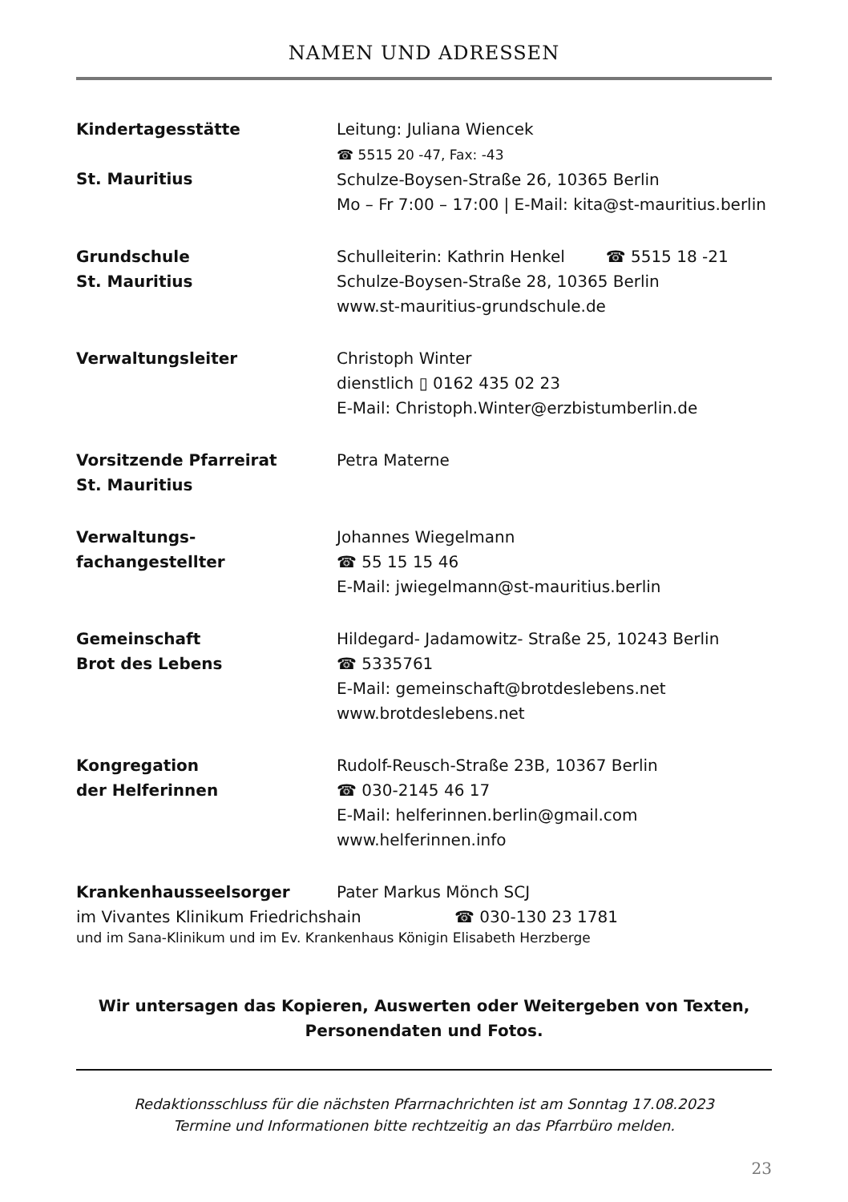NAMEN UND ADRESSEN
| Kindertagesstätte St. Mauritius | Leitung: Juliana Wiencek ☎ 5515 20 -47, Fax: -43 Schulze-Boysen-Straße 26, 10365 Berlin Mo – Fr 7:00 – 17:00 / E-Mail: kita@st-mauritius.berlin |
| Grundschule St. Mauritius | Schulleiterin: Kathrin Henkel ☎ 5515 18 -21 Schulze-Boysen-Straße 28, 10365 Berlin www.st-mauritius-grundschule.de |
| Verwaltungsleiter | Christoph Winter dienstlich ▯ 0162 435 02 23 E-Mail: Christoph.Winter@erzbistumberlin.de |
| Vorsitzende Pfarreirat St. Mauritius | Petra Materne |
| Verwaltungs- fachangestellter | Johannes Wiegelmann ☎ 55 15 15 46 E-Mail: jwiegelmann@st-mauritius.berlin |
| Gemeinschaft Brot des Lebens | Hildegard- Jadamowitz- Straße 25, 10243 Berlin ☎ 5335761 E-Mail: gemeinschaft@brotdeslebens.net www.brotdeslebens.net |
| Kongregation der Helferinnen | Rudolf-Reusch-Straße 23B, 10367 Berlin ☎ 030-2145 46 17 E-Mail: helferinnen.berlin@gmail.com www.helferinnen.info |
| Krankenhausseelsorger | Pater Markus Mönch SCJ |
im Vivantes Klinikum Friedrichshain ☎ 030-130 23 1781
und im Sana-Klinikum und im Ev. Krankenhaus Königin Elisabeth Herzberge
Wir untersagen das Kopieren, Auswerten oder Weitergeben von Texten,
Personendaten und Fotos.
Redaktionsschluss für die nächsten Pfarrnachrichten ist am Sonntag 17.08.2023
Termine und Informationen bitte rechtzeitig an das Pfarrbüro melden.
23